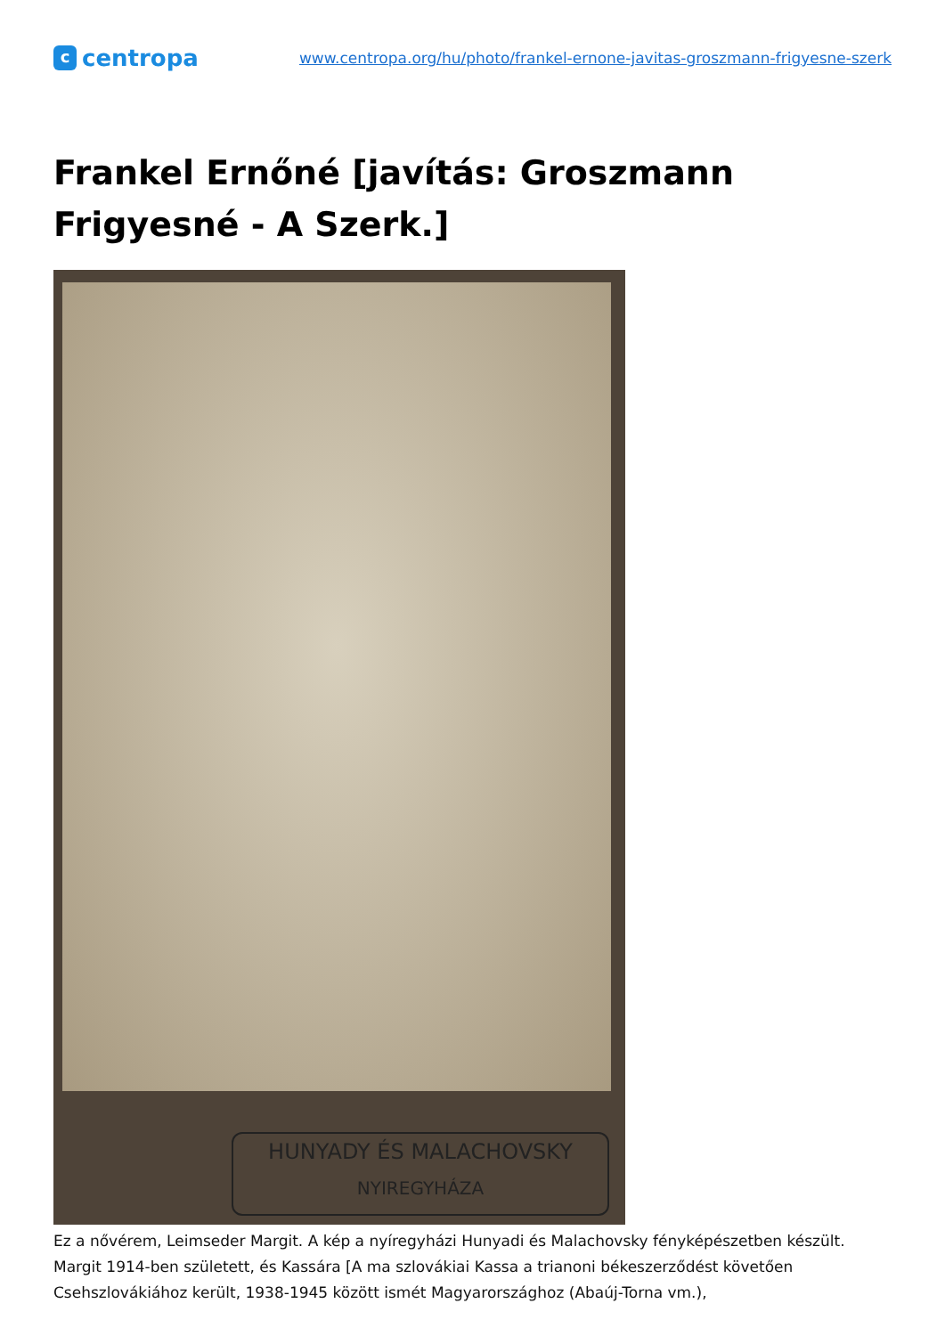ccentropa
www.centropa.org/hu/photo/frankel-ernone-javitas-groszmann-frigyesne-szerk
Frankel Ernőné [javítás: Groszmann Frigyesné - A Szerk.]
HUNYADY ÉS MALACHOVSKY
NYIREGYHÁZA
Ez a nővérem, Leimseder Margit. A kép a nyíregyházi Hunyadi és Malachovsky fényképészetben készült. Margit 1914-ben született, és Kassára [A ma szlovákiai Kassa a trianoni békeszerződést követően Csehszlovákiához került, 1938-1945 között ismét Magyarországhoz (Abaúj-Torna vm.),